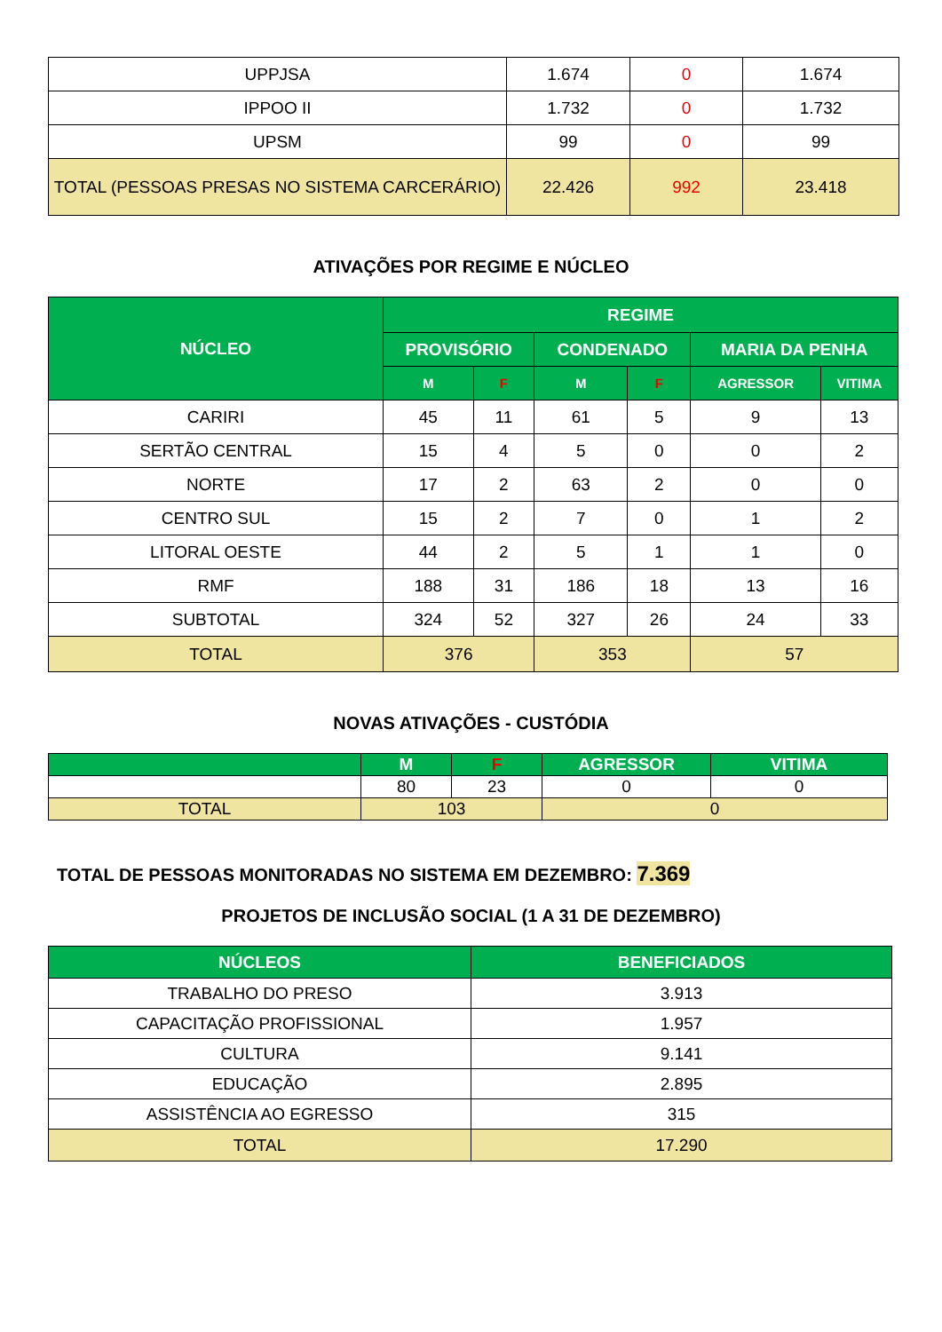| UPPJSA | 1.674 | 0 | 1.674 |
| IPPOO II | 1.732 | 0 | 1.732 |
| UPSM | 99 | 0 | 99 |
| TOTAL (PESSOAS PRESAS NO SISTEMA CARCERÁRIO) | 22.426 | 992 | 23.418 |
ATIVAÇÕES POR REGIME E NÚCLEO
| NÚCLEO | REGIME | | | | | |
| --- | --- | --- | --- | --- | --- | --- |
| | PROVISÓRIO | | CONDENADO | | MARIA DA PENHA | |
| | M | F | M | F | AGRESSOR | VITIMA |
| CARIRI | 45 | 11 | 61 | 5 | 9 | 13 |
| SERTÃO CENTRAL | 15 | 4 | 5 | 0 | 0 | 2 |
| NORTE | 17 | 2 | 63 | 2 | 0 | 0 |
| CENTRO SUL | 15 | 2 | 7 | 0 | 1 | 2 |
| LITORAL OESTE | 44 | 2 | 5 | 1 | 1 | 0 |
| RMF | 188 | 31 | 186 | 18 | 13 | 16 |
| SUBTOTAL | 324 | 52 | 327 | 26 | 24 | 33 |
| TOTAL | 376 | | 353 | | 57 | |
NOVAS ATIVAÇÕES - CUSTÓDIA
| | M | F | AGRESSOR | VITIMA |
| --- | --- | --- | --- | --- |
| | 80 | 23 | 0 | 0 |
| TOTAL | 103 | | 0 | |
TOTAL DE PESSOAS MONITORADAS NO SISTEMA EM DEZEMBRO: 7.369
PROJETOS DE INCLUSÃO SOCIAL (1 A 31 DE DEZEMBRO)
| NÚCLEOS | BENEFICIADOS |
| --- | --- |
| TRABALHO DO PRESO | 3.913 |
| CAPACITAÇÃO PROFISSIONAL | 1.957 |
| CULTURA | 9.141 |
| EDUCAÇÃO | 2.895 |
| ASSISTÊNCIA AO EGRESSO | 315 |
| TOTAL | 17.290 |